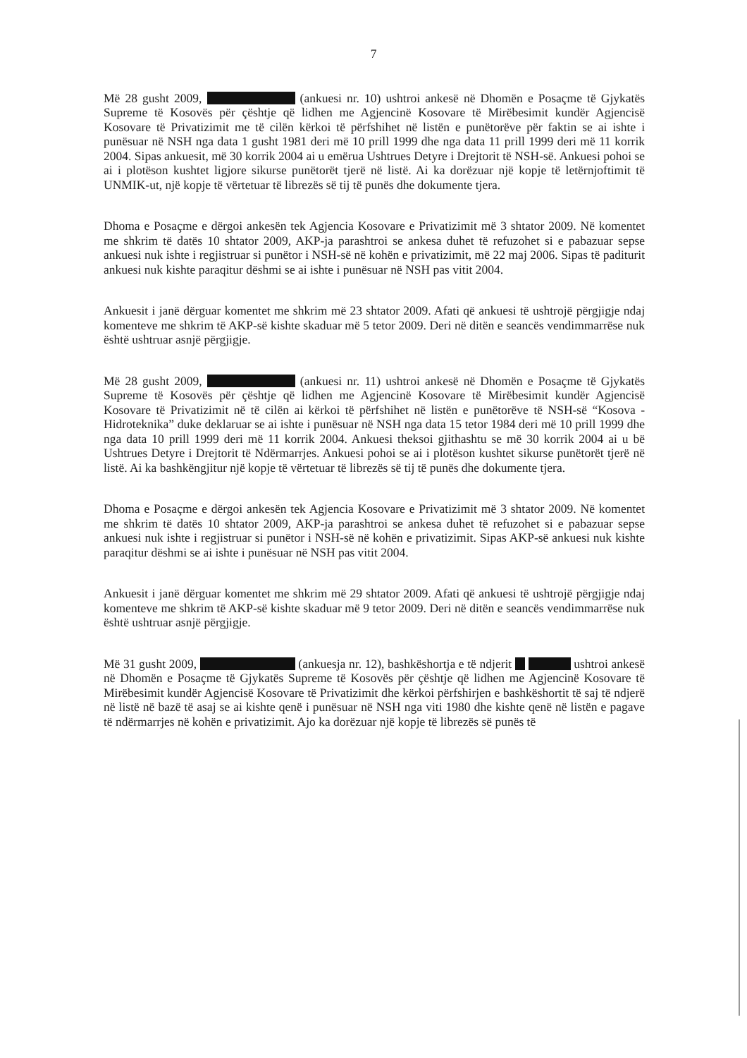7
Më 28 gusht 2009, (ankuesi nr. 10) ushtroi ankesë në Dhomën e Posaçme të Gjykatës Supreme të Kosovës për çështje që lidhen me Agjencinë Kosovare të Mirëbesimit kundër Agjencisë Kosovare të Privatizimit me të cilën kërkoi të përfshihet në listën e punëtorëve për faktin se ai ishte i punësuar në NSH nga data 1 gusht 1981 deri më 10 prill 1999 dhe nga data 11 prill 1999 deri më 11 korrik 2004. Sipas ankuesit, më 30 korrik 2004 ai u emërua Ushtrues Detyre i Drejtorit të NSH-së. Ankuesi pohoi se ai i plotëson kushtet ligjore sikurse punëtorët tjerë në listë. Ai ka dorëzuar një kopje të letërnjoftimit të UNMIK-ut, një kopje të vërtetuar të librezës së tij të punës dhe dokumente tjera.
Dhoma e Posaçme e dërgoi ankesën tek Agjencia Kosovare e Privatizimit më 3 shtator 2009. Në komentet me shkrim të datës 10 shtator 2009, AKP-ja parashtroi se ankesa duhet të refuzohet si e pabazuar sepse ankuesi nuk ishte i regjistruar si punëtor i NSH-së në kohën e privatizimit, më 22 maj 2006. Sipas të paditurit ankuesi nuk kishte paraqitur dëshmi se ai ishte i punësuar në NSH pas vitit 2004.
Ankuesit i janë dërguar komentet me shkrim më 23 shtator 2009. Afati që ankuesi të ushtrojë përgjigje ndaj komenteve me shkrim të AKP-së kishte skaduar më 5 tetor 2009. Deri në ditën e seancës vendimmarrëse nuk është ushtruar asnjë përgjigje.
Më 28 gusht 2009, (ankuesi nr. 11) ushtroi ankesë në Dhomën e Posaçme të Gjykatës Supreme të Kosovës për çështje që lidhen me Agjencinë Kosovare të Mirëbesimit kundër Agjencisë Kosovare të Privatizimit në të cilën ai kërkoi të përfshihet në listën e punëtorëve të NSH-së “Kosova - Hidroteknika” duke deklaruar se ai ishte i punësuar në NSH nga data 15 tetor 1984 deri më 10 prill 1999 dhe nga data 10 prill 1999 deri më 11 korrik 2004. Ankuesi theksoi gjithashtu se më 30 korrik 2004 ai u bë Ushtrues Detyre i Drejtorit të Ndërmarrjes. Ankuesi pohoi se ai i plotëson kushtet sikurse punëtorët tjerë në listë. Ai ka bashkëngjitur një kopje të vërtetuar të librezës së tij të punës dhe dokumente tjera.
Dhoma e Posaçme e dërgoi ankesën tek Agjencia Kosovare e Privatizimit më 3 shtator 2009. Në komentet me shkrim të datës 10 shtator 2009, AKP-ja parashtroi se ankesa duhet të refuzohet si e pabazuar sepse ankuesi nuk ishte i regjistruar si punëtor i NSH-së në kohën e privatizimit. Sipas AKP-së ankuesi nuk kishte paraqitur dëshmi se ai ishte i punësuar në NSH pas vitit 2004.
Ankuesit i janë dërguar komentet me shkrim më 29 shtator 2009. Afati që ankuesi të ushtrojë përgjigje ndaj komenteve me shkrim të AKP-së kishte skaduar më 9 tetor 2009. Deri në ditën e seancës vendimmarrëse nuk është ushtruar asnjë përgjigje.
Më 31 gusht 2009, (ankuesja nr. 12), bashkëshortja e të ndjerit ushtroi ankesë në Dhomën e Posaçme të Gjykatës Supreme të Kosovës për çështje që lidhen me Agjencinë Kosovare të Mirëbesimit kundër Agjencisë Kosovare të Privatizimit dhe kërkoi përfshirjen e bashkëshortit të saj të ndjerë në listë në bazë të asaj se ai kishte qenë i punësuar në NSH nga viti 1980 dhe kishte qenë në listën e pagave të ndërmarrjes në kohën e privatizimit. Ajo ka dorëzuar një kopje të librezës së punës të